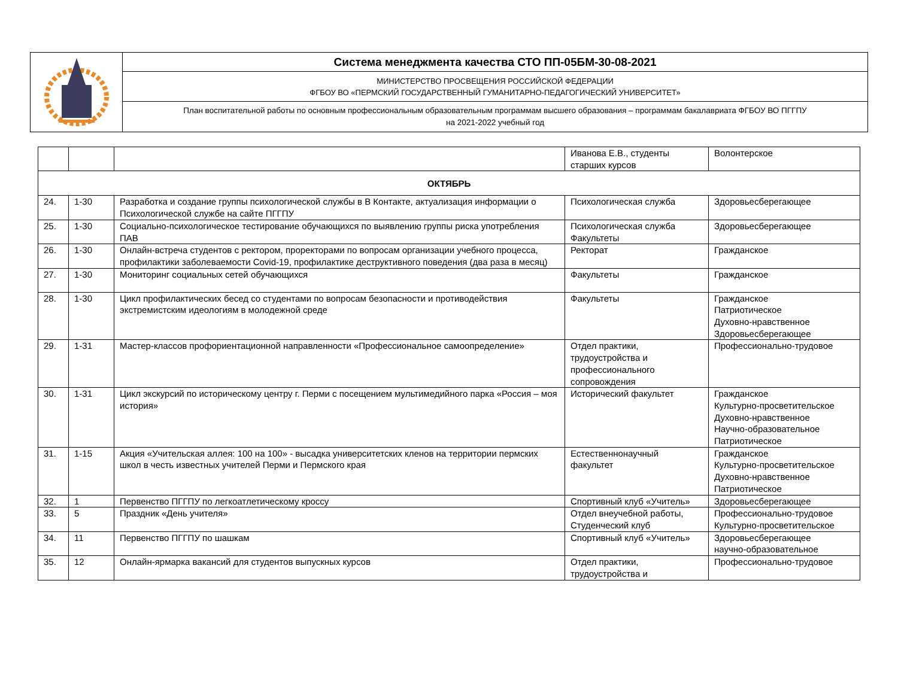| | Система менеджмента качества СТО ПП-05БМ-30-08-2021 |
| | МИНИСТЕРСТВО ПРОСВЕЩЕНИЯ РОССИЙСКОЙ ФЕДЕРАЦИИ ФГБОУ ВО «ПЕРМСКИЙ ГОСУДАРСТВЕННЫЙ ГУМАНИТАРНО-ПЕДАГОГИЧЕСКИЙ УНИВЕРСИТЕТ» |
| | План воспитательной работы по основным профессиональным образовательным программам высшего образования – программам бакалавриата ФГБОУ ВО ПГГПУ на 2021-2022 учебный год |
| | | | Иванова Е.В., студенты старших курсов | Волонтерское |
| ОКТЯБРЬ | | | | |
| 24. | 1-30 | Разработка и создание группы психологической службы в В Контакте, актуализация информации о Психологической службе на сайте ПГГПУ | Психологическая служба | Здоровьесберегающее |
| 25. | 1-30 | Социально-психологическое тестирование обучающихся по выявлению группы риска употребления ПАВ | Психологическая служба Факультеты | Здоровьесберегающее |
| 26. | 1-30 | Онлайн-встреча студентов с ректором, проректорами по вопросам организации учебного процесса, профилактики заболеваемости Covid-19, профилактике деструктивного поведения (два раза в месяц) | Ректорат | Гражданское |
| 27. | 1-30 | Мониторинг социальных сетей обучающихся | Факультеты | Гражданское |
| 28. | 1-30 | Цикл профилактических бесед со студентами по вопросам безопасности и противодействия экстремистским идеологиям в молодежной среде | Факультеты | Гражданское Патриотическое Духовно-нравственное Здоровьесберегающее |
| 29. | 1-31 | Мастер-классов профориентационной направленности «Профессиональное самоопределение» | Отдел практики, трудоустройства и профессионального сопровождения | Профессионально-трудовое |
| 30. | 1-31 | Цикл экскурсий по историческому центру г. Перми с посещением мультимедийного парка «Россия – моя история» | Исторический факультет | Гражданское Культурно-просветительское Духовно-нравственное Научно-образовательное Патриотическое |
| 31. | 1-15 | Акция «Учительская аллея: 100 на 100» - высадка университетских кленов на территории пермских школ в честь известных учителей Перми и Пермского края | Естественнонаучный факультет | Гражданское Культурно-просветительское Духовно-нравственное Патриотическое |
| 32. | 1 | Первенство ПГГПУ по легкоатлетическому кроссу | Спортивный клуб «Учитель» | Здоровьесберегающее |
| 33. | 5 | Праздник «День учителя» | Отдел внеучебной работы, Студенческий клуб | Профессионально-трудовое Культурно-просветительское |
| 34. | 11 | Первенство ПГГПУ по шашкам | Спортивный клуб «Учитель» | Здоровьесберегающее научно-образовательное |
| 35. | 12 | Онлайн-ярмарка вакансий для студентов выпускных курсов | Отдел практики, трудоустройства и | Профессионально-трудовое |